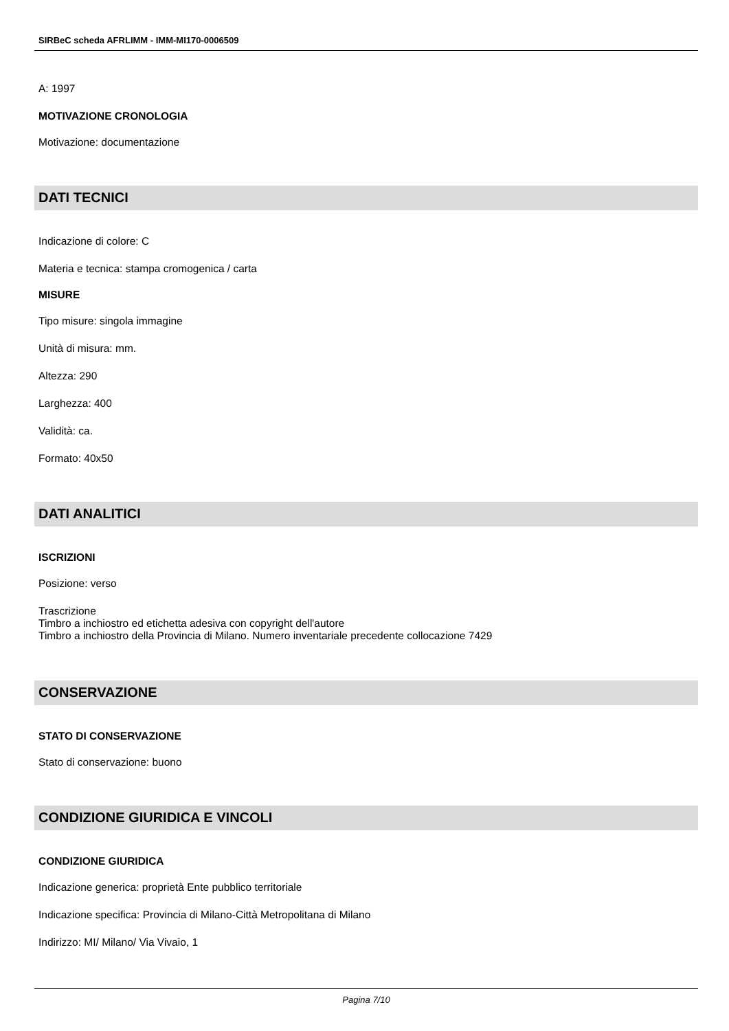SIRBeC scheda AFRLIMM - IMM-MI170-0006509
A: 1997
MOTIVAZIONE CRONOLOGIA
Motivazione: documentazione
DATI TECNICI
Indicazione di colore: C
Materia e tecnica: stampa cromogenica / carta
MISURE
Tipo misure: singola immagine
Unità di misura: mm.
Altezza: 290
Larghezza: 400
Validità: ca.
Formato: 40x50
DATI ANALITICI
ISCRIZIONI
Posizione: verso
Trascrizione
Timbro a inchiostro ed etichetta adesiva con copyright dell'autore
Timbro a inchiostro della Provincia di Milano. Numero inventariale precedente collocazione 7429
CONSERVAZIONE
STATO DI CONSERVAZIONE
Stato di conservazione: buono
CONDIZIONE GIURIDICA E VINCOLI
CONDIZIONE GIURIDICA
Indicazione generica: proprietà Ente pubblico territoriale
Indicazione specifica: Provincia di Milano-Città Metropolitana di Milano
Indirizzo: MI/ Milano/ Via Vivaio, 1
Pagina 7/10